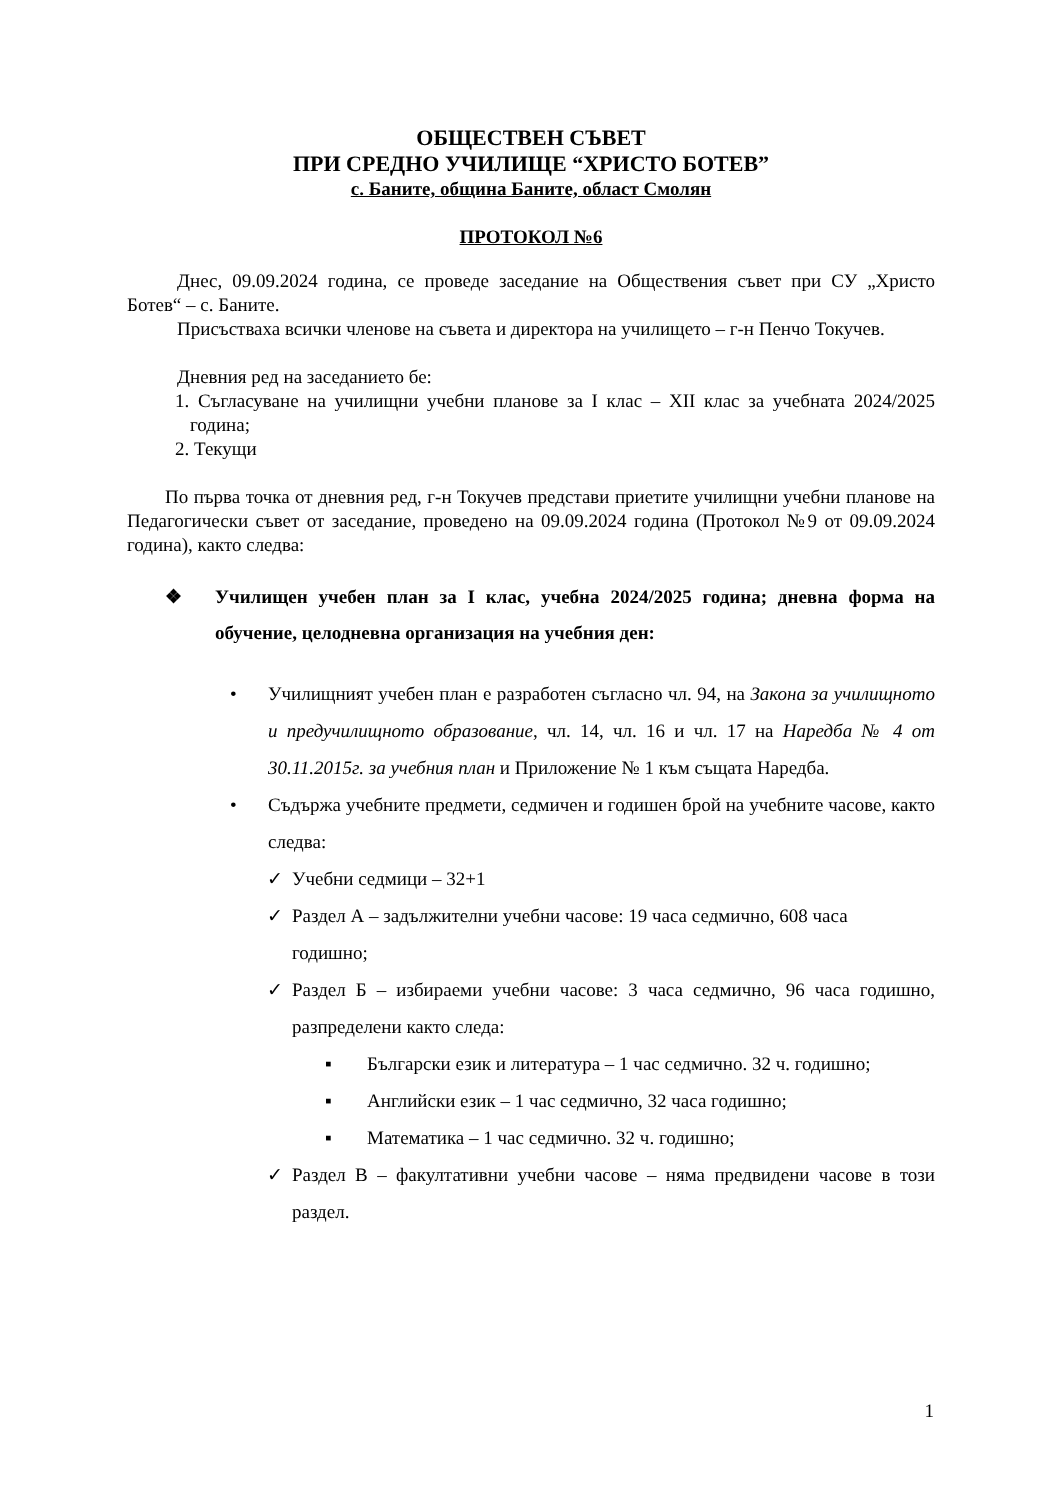ОБЩЕСТВЕН СЪВЕТ
ПРИ СРЕДНО УЧИЛИЩЕ “ХРИСТО БОТЕВ”
с. Баните, община Баните, област Смолян
ПРОТОКОЛ №6
Днес, 09.09.2024 година, се проведе заседание на Обществения съвет при СУ „Христо Ботев“ – с. Баните.
Присъстваха всички членове на съвета и директора на училището – г-н Пенчо Токучев.
Дневния ред на заседанието бе:
1. Съгласуване на училищни учебни планове за I клас – XII клас за учебната 2024/2025 година;
2. Текущи
По първа точка от дневния ред, г-н Токучев представи приетите училищни учебни планове на Педагогически съвет от заседание, проведено на 09.09.2024 година (Протокол №9 от 09.09.2024 година), както следва:
❖ Училищен учебен план за I клас, учебна 2024/2025 година; дневна форма на обучение, целодневна организация на учебния ден:
• Училищният учебен план е разработен съгласно чл. 94, на Закона за училищното и предучилищното образование, чл. 14, чл. 16 и чл. 17 на Наредба № 4 от 30.11.2015г. за учебния план и Приложение № 1 към същата Наредба.
• Съдържа учебните предмети, седмичен и годишен брой на учебните часове, както следва:
✓ Учебни седмици – 32+1
✓ Раздел А – задължителни учебни часове: 19 часа седмично, 608 часа годишно;
✓ Раздел Б – избираеми учебни часове: 3 часа седмично, 96 часа годишно, разпределени както следа:
▪ Български език и литература – 1 час седмично. 32 ч. годишно;
▪ Английски език – 1 час седмично, 32 часа годишно;
▪ Математика – 1 час седмично. 32 ч. годишно;
✓ Раздел В – факултативни учебни часове – няма предвидени часове в този раздел.
1